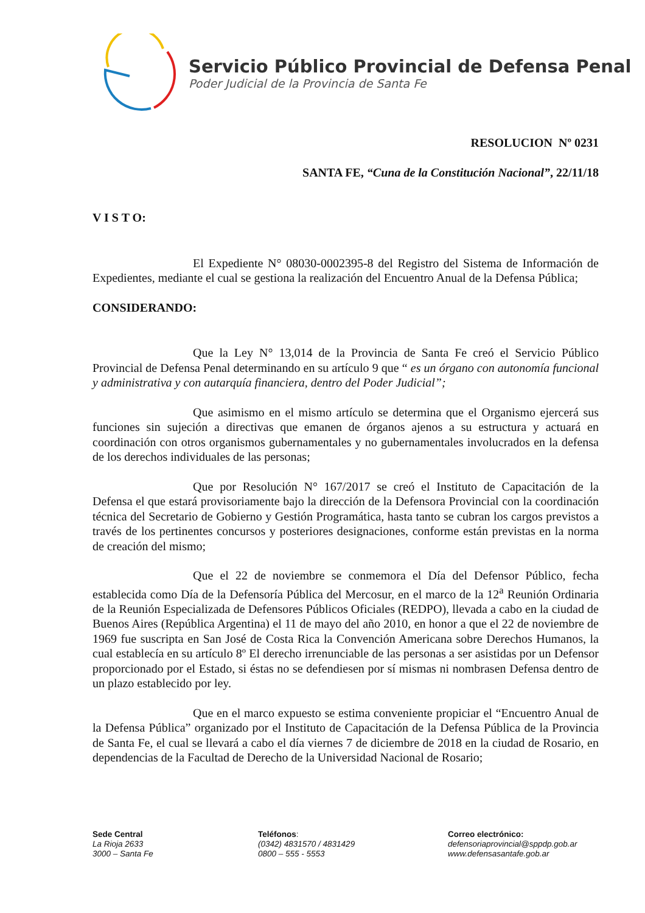Servicio Público Provincial de Defensa Penal
Poder Judicial de la Provincia de Santa Fe
RESOLUCION Nº 0231
SANTA FE, “Cuna de la Constitución Nacional”, 22/11/18
V I S T O:
El Expediente N° 08030-0002395-8 del Registro del Sistema de Información de Expedientes, mediante el cual se gestiona la realización del Encuentro Anual de la Defensa Pública;
CONSIDERANDO:
Que la Ley N° 13,014 de la Provincia de Santa Fe creó el Servicio Público Provincial de Defensa Penal determinando en su artículo 9 que “ es un órgano con autonomía funcional y administrativa y con autarquía financiera, dentro del Poder Judicial”;
Que asimismo en el mismo artículo se determina que el Organismo ejercerá sus funciones sin sujeción a directivas que emanen de órganos ajenos a su estructura y actuará en coordinación con otros organismos gubernamentales y no gubernamentales involucrados en la defensa de los derechos individuales de las personas;
Que por Resolución N° 167/2017 se creó el Instituto de Capacitación de la Defensa el que estará provisoriamente bajo la dirección de la Defensora Provincial con la coordinación técnica del Secretario de Gobierno y Gestión Programática, hasta tanto se cubran los cargos previstos a través de los pertinentes concursos y posteriores designaciones, conforme están previstas en la norma de creación del mismo;
Que el 22 de noviembre se conmemora el Día del Defensor Público, fecha establecida como Día de la Defensoría Pública del Mercosur, en el marco de la 12<sup>a</sup> Reunión Ordinaria de la Reunión Especializada de Defensores Públicos Oficiales (REDPO), llevada a cabo en la ciudad de Buenos Aires (República Argentina) el 11 de mayo del año 2010, en honor a que el 22 de noviembre de 1969 fue suscripta en San José de Costa Rica la Convención Americana sobre Derechos Humanos, la cual establecía en su artículo 8º El derecho irrenunciable de las personas a ser asistidas por un Defensor proporcionado por el Estado, si éstas no se defendiesen por sí mismas ni nombrasen Defensa dentro de un plazo establecido por ley.
Que en el marco expuesto se estima conveniente propiciar el “Encuentro Anual de la Defensa Pública” organizado por el Instituto de Capacitación de la Defensa Pública de la Provincia de Santa Fe, el cual se llevará a cabo el día viernes 7 de diciembre de 2018 en la ciudad de Rosario, en dependencias de la Facultad de Derecho de la Universidad Nacional de Rosario;
Sede Central
La Rioja 2633
3000 – Santa Fe
Teléfonos:
(0342) 4831570 / 4831429
0800 – 555 - 5553
Correo electrónico:
defensoriaprovincial@sppdp.gob.ar
www.defensasantafe.gob.ar